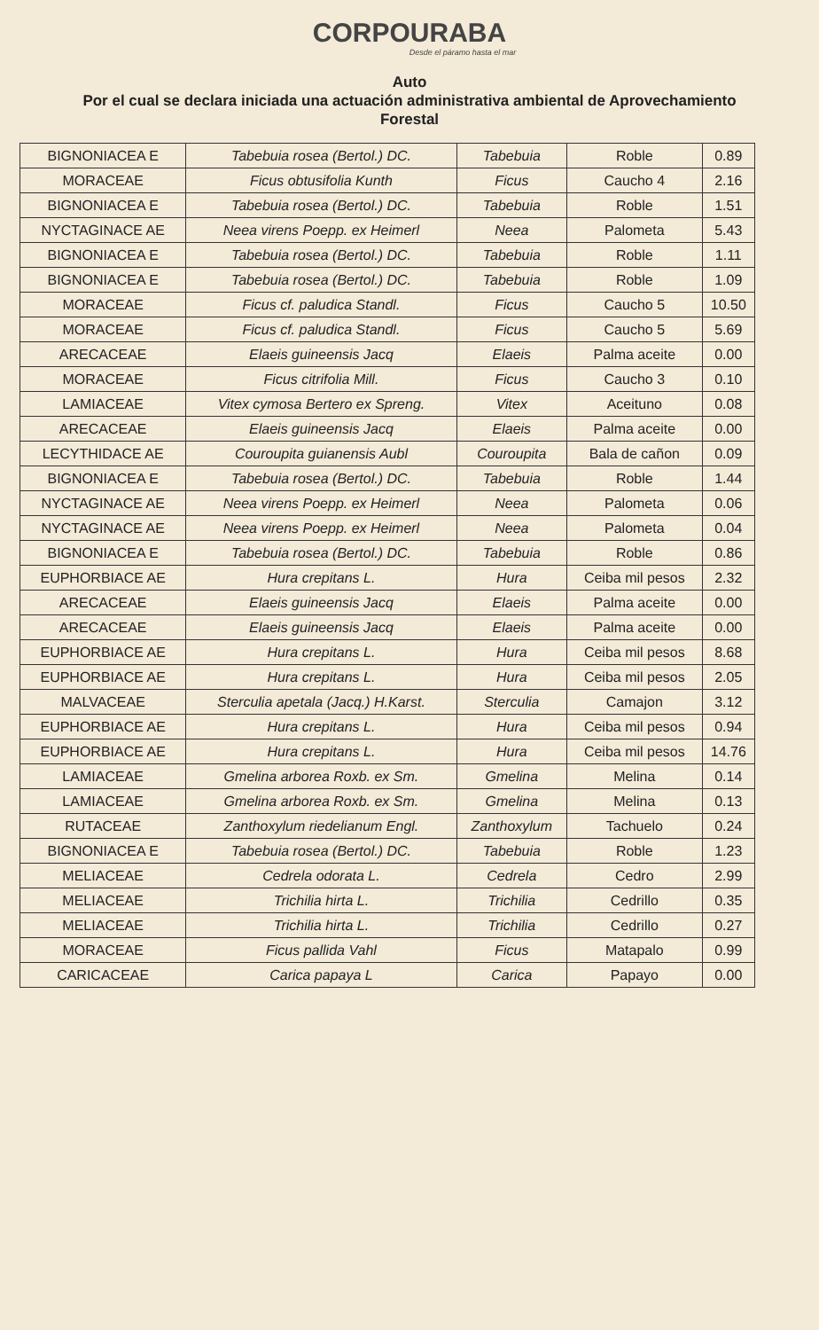CORPOURABA
Desde el páramo hasta el mar
Auto
Por el cual se declara iniciada una actuación administrativa ambiental de Aprovechamiento Forestal
| BIGNONIACEA E | Tabebuia rosea (Bertol.) DC. | Tabebuia | Roble | 0.89 |
| MORACEAE | Ficus obtusifolia Kunth | Ficus | Caucho 4 | 2.16 |
| BIGNONIACEA E | Tabebuia rosea (Bertol.) DC. | Tabebuia | Roble | 1.51 |
| NYCTAGINACE AE | Neea virens Poepp. ex Heimerl | Neea | Palometa | 5.43 |
| BIGNONIACEA E | Tabebuia rosea (Bertol.) DC. | Tabebuia | Roble | 1.11 |
| BIGNONIACEA E | Tabebuia rosea (Bertol.) DC. | Tabebuia | Roble | 1.09 |
| MORACEAE | Ficus cf. paludica Standl. | Ficus | Caucho 5 | 10.50 |
| MORACEAE | Ficus cf. paludica Standl. | Ficus | Caucho 5 | 5.69 |
| ARECACEAE | Elaeis guineensis Jacq | Elaeis | Palma aceite | 0.00 |
| MORACEAE | Ficus citrifolia Mill. | Ficus | Caucho 3 | 0.10 |
| LAMIACEAE | Vitex cymosa Bertero ex Spreng. | Vitex | Aceituno | 0.08 |
| ARECACEAE | Elaeis guineensis Jacq | Elaeis | Palma aceite | 0.00 |
| LECYTHIDACE AE | Couroupita guianensis Aubl | Couroupita | Bala de cañon | 0.09 |
| BIGNONIACEA E | Tabebuia rosea (Bertol.) DC. | Tabebuia | Roble | 1.44 |
| NYCTAGINACE AE | Neea virens Poepp. ex Heimerl | Neea | Palometa | 0.06 |
| NYCTAGINACE AE | Neea virens Poepp. ex Heimerl | Neea | Palometa | 0.04 |
| BIGNONIACEA E | Tabebuia rosea (Bertol.) DC. | Tabebuia | Roble | 0.86 |
| EUPHORBIACE AE | Hura crepitans L. | Hura | Ceiba mil pesos | 2.32 |
| ARECACEAE | Elaeis guineensis Jacq | Elaeis | Palma aceite | 0.00 |
| ARECACEAE | Elaeis guineensis Jacq | Elaeis | Palma aceite | 0.00 |
| EUPHORBIACE AE | Hura crepitans L. | Hura | Ceiba mil pesos | 8.68 |
| EUPHORBIACE AE | Hura crepitans L. | Hura | Ceiba mil pesos | 2.05 |
| MALVACEAE | Sterculia apetala (Jacq.) H.Karst. | Sterculia | Camajon | 3.12 |
| EUPHORBIACE AE | Hura crepitans L. | Hura | Ceiba mil pesos | 0.94 |
| EUPHORBIACE AE | Hura crepitans L. | Hura | Ceiba mil pesos | 14.76 |
| LAMIACEAE | Gmelina arborea Roxb. ex Sm. | Gmelina | Melina | 0.14 |
| LAMIACEAE | Gmelina arborea Roxb. ex Sm. | Gmelina | Melina | 0.13 |
| RUTACEAE | Zanthoxylum riedelianum Engl. | Zanthoxylum | Tachuelo | 0.24 |
| BIGNONIACEA E | Tabebuia rosea (Bertol.) DC. | Tabebuia | Roble | 1.23 |
| MELIACEAE | Cedrela odorata L. | Cedrela | Cedro | 2.99 |
| MELIACEAE | Trichilia hirta L. | Trichilia | Cedrillo | 0.35 |
| MELIACEAE | Trichilia hirta L. | Trichilia | Cedrillo | 0.27 |
| MORACEAE | Ficus pallida Vahl | Ficus | Matapalo | 0.99 |
| CARICACEAE | Carica papaya L | Carica | Papayo | 0.00 |